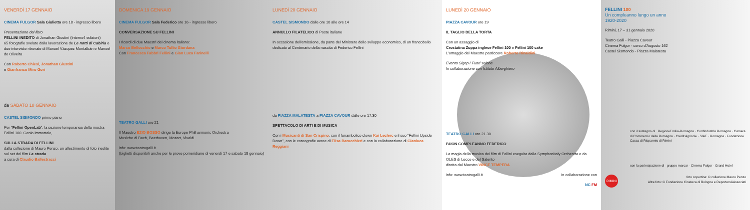VENERDÌ 17 GENNAIO
CINEMA FULGOR Sala Giulietta ore 18 - ingresso libero
Presentazione del libro
FELLINI INEDITO di Jonathan Giustini (Interno4 edizioni)
65 fotografie svelate dalla lavorazione de Le notti di Cabiria e due interviste ritrovate di Manuel Vázquez Montalbán e Manoel de Oliveira
Con Roberto Chiesi, Jonathan Giustini
e Gianfranco Miro Gori
da SABATO 18 GENNAIO
CASTEL SISMONDO primo piano
Per "Fellini OpenLab", la sezione temporanea della mostra Fellini 100. Genio immortale,
SULLA STRADA DI FELLINI
dalla collezione di Mauro Penzo, un allestimento di foto inedite sul set del film La strada
a cura di Claudio Ballestracci
DOMENICA 19 GENNAIO
CINEMA FULGOR Sala Federico ore 16 - ingresso libero
CONVERSAZIONE SU FELLINI
I ricordi di due Maestri del cinema italiano:
Marco Bellocchio e Marco Tullio Giordana
Con Francesca Fabbri Fellini e Gian Luca Farinelli
TEATRO GALLI ore 21
Il Maestro EZIO BOSSO dirige la Europe Philharmonic Orchestra
Musiche di Bach, Beethoven, Mozart, Vivaldi
info: www.teatrogalli.it
(biglietti disponibili anche per le prove pomeridiane di venerdì 17 e sabato 18 gennaio)
LUNEDÌ 20 GENNAIO
CASTEL SISMONDO dalle ore 10 alle ore 14
ANNULLO FILATELICO di Poste italiane
In occasione dell'emissione, da parte del Ministero dello sviluppo economico, di un francobollo dedicato al Centenario della nascita di Federico Fellini
da PIAZZA MALATESTA a PIAZZA CAVOUR dalle ore 17.30
SPETTACOLO DI ARTI E DI MUSICA
Con i Musicanti di San Crispino, con il funambolico clown Kai Leclerc e il suo "Fellini Upside Down", con le coreografie aeree di Elisa Barucchieri e con la collaborazione di Gianluca Reggiani
LUNEDÌ 20 GENNAIO
PIAZZA CAVOUR ore 19
IL TAGLIO DELLA TORTA
Con un assaggio di
Crostatina Zuppa inglese Fellini 100 e Fellini 100 cake
L'omaggio del Maestro pasticcere Roberto Rinaldini
Evento Sigep / Fuori salone
In collaborazione con Istituto Alberghiero
TEATRO GALLI ore 21.30
BUON COMPLEANNO FEDERICO
La magia della musica dei film di Fellini eseguita dalla SymphonItaly Orchestra e da OLES di Lecce e del Salento
diretta dal Maestro VINCE TEMPERA
info: www.teatrogalli.it in collaborazione con
NC FM
FELLINI 100
Un compleanno lungo un anno
1920-2020
Rimini, 17 – 31 gennaio 2020
Teatro Galli - Piazza Cavour
Cinema Fulgor - corso d'Augusto 162
Castel Sismondo - Piazza Malatesta
con il sostegno di RegioneEmilia-Romagna · Confindustria Romagna · Camera di Commercio della Romagna · Crédit Agricole · SIAE · Romagna · Fondazione Cassa di Risparmio di Rimini
con la partecipazione di gruppo marcar · Cinema Fulgor · Grand Hotel
RIMINI foto copertina: © collezione Mauro Penzo
Altre foto: © Fondazione Cineteca di Bologna e Reporters&Associati